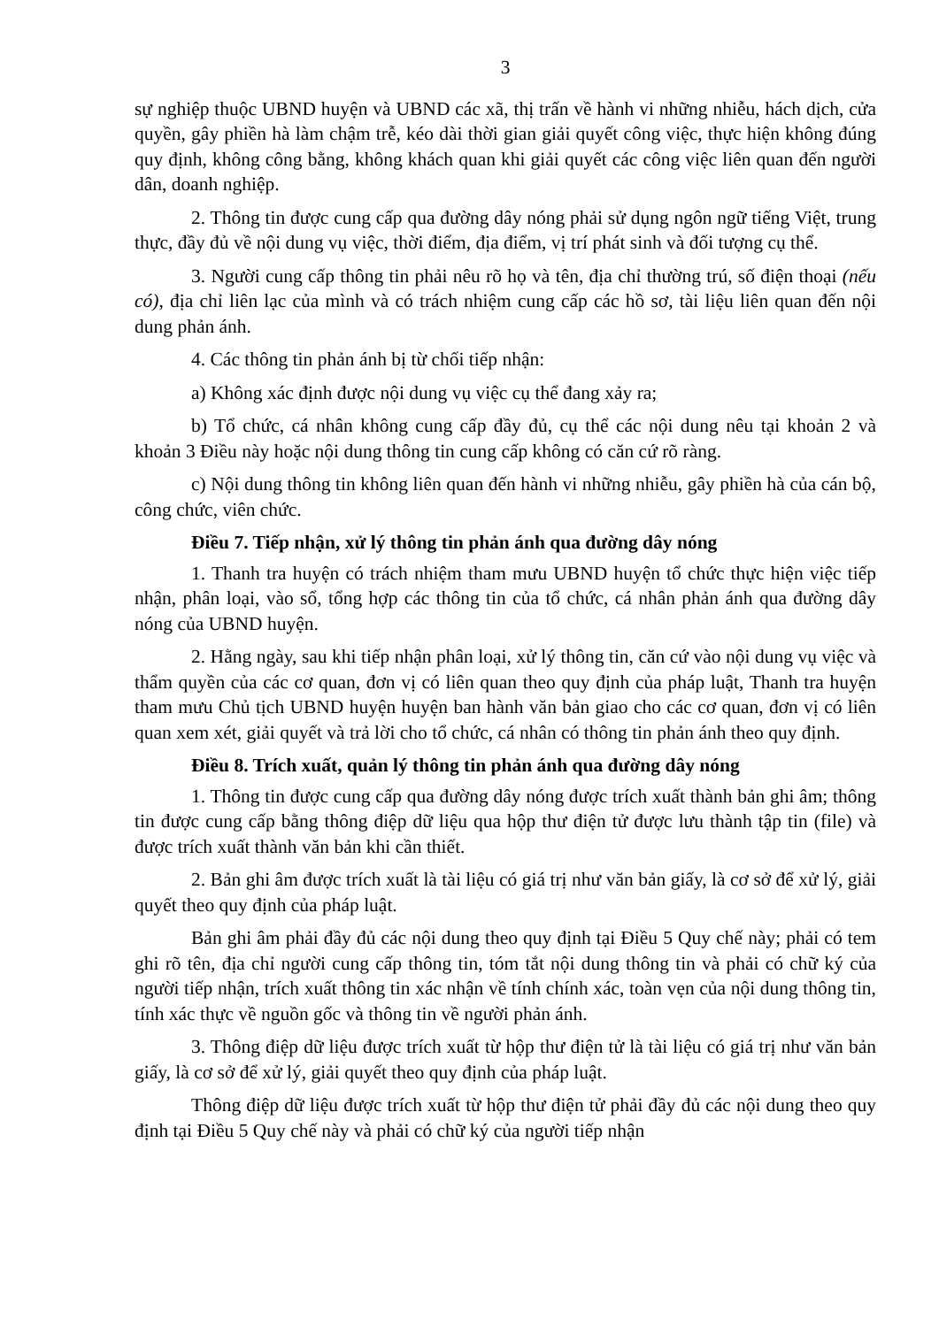3
sự nghiệp thuộc UBND huyện và UBND các xã, thị trấn về hành vi những nhiễu, hách dịch, cửa quyền, gây phiền hà làm chậm trễ, kéo dài thời gian giải quyết công việc, thực hiện không đúng quy định, không công bằng, không khách quan khi giải quyết các công việc liên quan đến người dân, doanh nghiệp.
2. Thông tin được cung cấp qua đường dây nóng phải sử dụng ngôn ngữ tiếng Việt, trung thực, đầy đủ về nội dung vụ việc, thời điểm, địa điểm, vị trí phát sinh và đối tượng cụ thể.
3. Người cung cấp thông tin phải nêu rõ họ và tên, địa chỉ thường trú, số điện thoại (nếu có), địa chỉ liên lạc của mình và có trách nhiệm cung cấp các hồ sơ, tài liệu liên quan đến nội dung phản ánh.
4. Các thông tin phản ánh bị từ chối tiếp nhận:
a) Không xác định được nội dung vụ việc cụ thể đang xảy ra;
b) Tổ chức, cá nhân không cung cấp đầy đủ, cụ thể các nội dung nêu tại khoản 2 và khoản 3 Điều này hoặc nội dung thông tin cung cấp không có căn cứ rõ ràng.
c) Nội dung thông tin không liên quan đến hành vi những nhiễu, gây phiền hà của cán bộ, công chức, viên chức.
Điều 7. Tiếp nhận, xử lý thông tin phản ánh qua đường dây nóng
1. Thanh tra huyện có trách nhiệm tham mưu UBND huyện tổ chức thực hiện việc tiếp nhận, phân loại, vào sổ, tổng hợp các thông tin của tổ chức, cá nhân phản ánh qua đường dây nóng của UBND huyện.
2. Hằng ngày, sau khi tiếp nhận phân loại, xử lý thông tin, căn cứ vào nội dung vụ việc và thẩm quyền của các cơ quan, đơn vị có liên quan theo quy định của pháp luật, Thanh tra huyện tham mưu Chủ tịch UBND huyện huyện ban hành văn bản giao cho các cơ quan, đơn vị có liên quan xem xét, giải quyết và trả lời cho tổ chức, cá nhân có thông tin phản ánh theo quy định.
Điều 8. Trích xuất, quản lý thông tin phản ánh qua đường dây nóng
1. Thông tin được cung cấp qua đường dây nóng được trích xuất thành bản ghi âm; thông tin được cung cấp bằng thông điệp dữ liệu qua hộp thư điện tử được lưu thành tập tin (file) và được trích xuất thành văn bản khi cần thiết.
2. Bản ghi âm được trích xuất là tài liệu có giá trị như văn bản giấy, là cơ sở để xử lý, giải quyết theo quy định của pháp luật.
Bản ghi âm phải đầy đủ các nội dung theo quy định tại Điều 5 Quy chế này; phải có tem ghi rõ tên, địa chỉ người cung cấp thông tin, tóm tắt nội dung thông tin và phải có chữ ký của người tiếp nhận, trích xuất thông tin xác nhận về tính chính xác, toàn vẹn của nội dung thông tin, tính xác thực về nguồn gốc và thông tin về người phản ánh.
3. Thông điệp dữ liệu được trích xuất từ hộp thư điện tử là tài liệu có giá trị như văn bản giấy, là cơ sở để xử lý, giải quyết theo quy định của pháp luật.
Thông điệp dữ liệu được trích xuất từ hộp thư điện tử phải đầy đủ các nội dung theo quy định tại Điều 5 Quy chế này và phải có chữ ký của người tiếp nhận